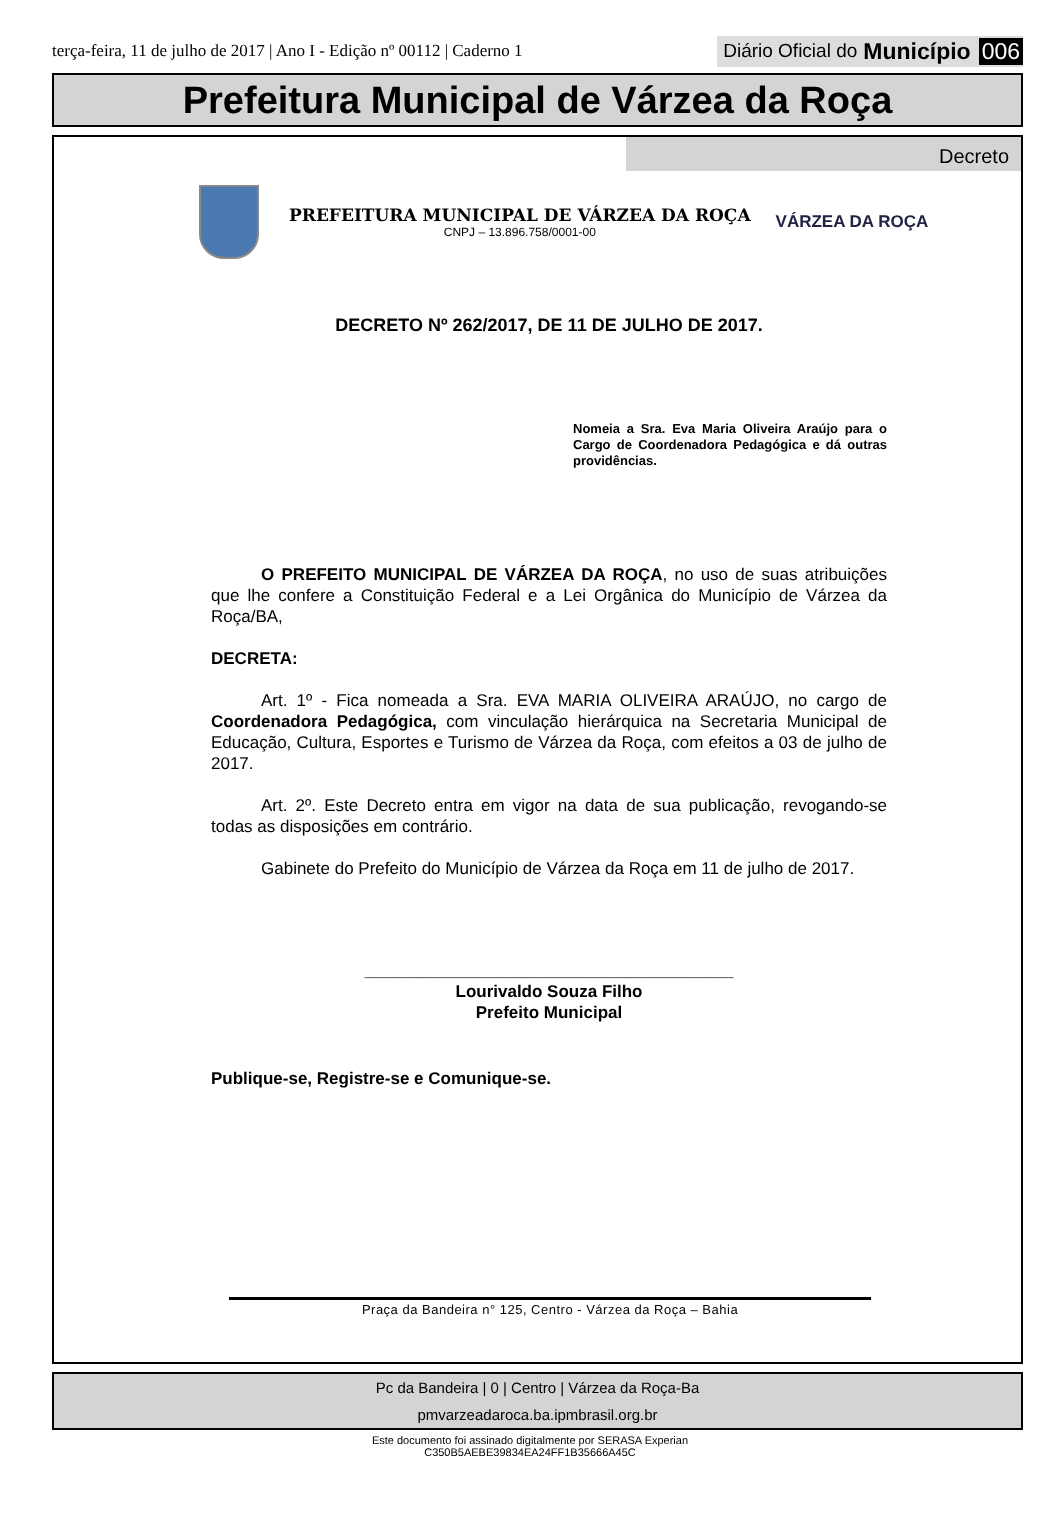terça-feira, 11 de julho de 2017 | Ano I - Edição nº 00112 | Caderno 1
Diário Oficial do Município 006
Prefeitura Municipal de Várzea da Roça
Decreto
PREFEITURA MUNICIPAL DE VÁRZEA DA ROÇA
CNPJ – 13.896.758/0001-00
VÁRZEA DA ROÇA
DECRETO Nº 262/2017, DE 11 DE JULHO DE 2017.
Nomeia a Sra. Eva Maria Oliveira Araújo para o Cargo de Coordenadora Pedagógica e dá outras providências.
O PREFEITO MUNICIPAL DE VÁRZEA DA ROÇA, no uso de suas atribuições que lhe confere a Constituição Federal e a Lei Orgânica do Município de Várzea da Roça/BA,
DECRETA:
Art. 1º - Fica nomeada a Sra. EVA MARIA OLIVEIRA ARAÚJO, no cargo de Coordenadora Pedagógica, com vinculação hierárquica na Secretaria Municipal de Educação, Cultura, Esportes e Turismo de Várzea da Roça, com efeitos a 03 de julho de 2017.
Art. 2º. Este Decreto entra em vigor na data de sua publicação, revogando-se todas as disposições em contrário.
Gabinete do Prefeito do Município de Várzea da Roça em 11 de julho de 2017.
_______________________________________
Lourivaldo Souza Filho
Prefeito Municipal
Publique-se, Registre-se e Comunique-se.
Praça da Bandeira n° 125, Centro - Várzea da Roça – Bahia
Pc da Bandeira | 0 | Centro | Várzea da Roça-Ba
pmvarzeadaroca.ba.ipmbrasil.org.br
Este documento foi assinado digitalmente por SERASA Experian
C350B5AEBE39834EA24FF1B35666A45C